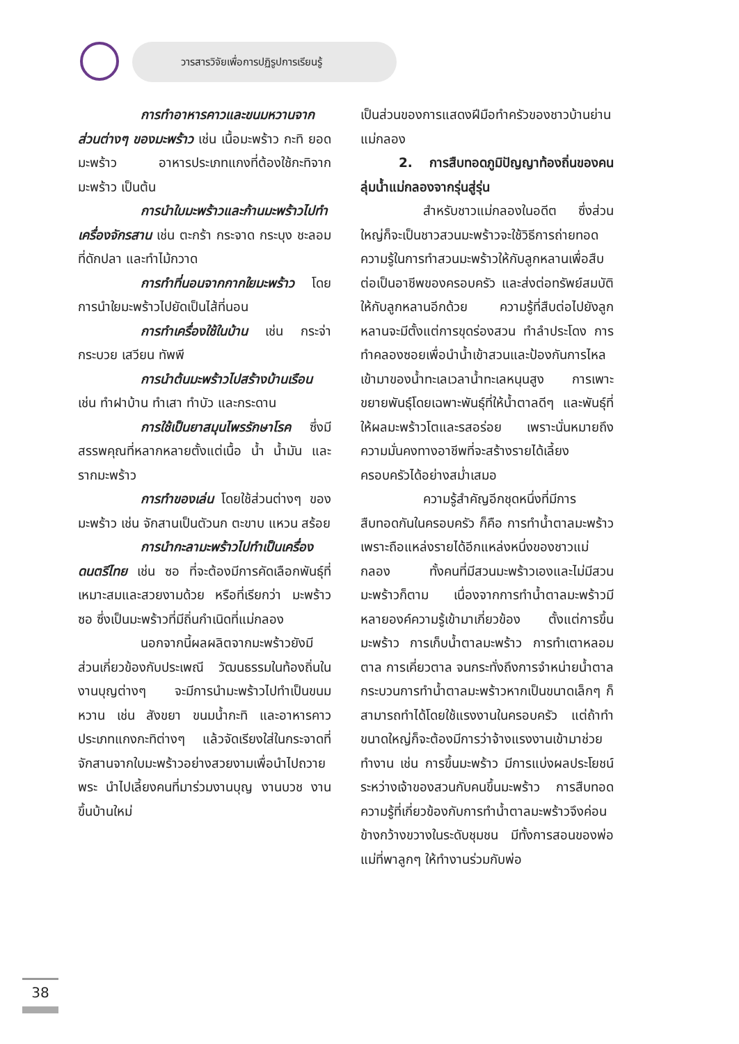วารสารวิจัยเพื่อการปฏิรูปการเรียนรู้
การทำอาหารคาวและขนมหวานจากส่วนต่างๆ ของมะพร้าว เช่น เนื้อมะพร้าว กะทิ ยอดมะพร้าว อาหารประเภทแกงที่ต้องใช้กะทิจากมะพร้าว เป็นต้น
การนำใบมะพร้าวและก้านมะพร้าวไปทำเครื่องจักรสาน เช่น ตะกร้า กระจาด กระบุง ชะลอม ที่ดักปลา และทำไม้กวาด
การทำที่นอนจากกากใยมะพร้าว โดยการนำใยมะพร้าวไปยัดเป็นไส้ที่นอน
การทำเครื่องใช้ในบ้าน เช่น กระจ่า กระบวย เสวียน ทัพพี
การนำต้นมะพร้าวไปสร้างบ้านเรือน เช่น ทำฝาบ้าน ทำเสา ทำบัว และกระดาน
การใช้เป็นยาสมุนไพรรักษาโรค ซึ่งมีสรรพคุณที่หลากหลายตั้งแต่เนื้อ น้ำ น้ำมัน และรากมะพร้าว
การทำของเล่น โดยใช้ส่วนต่างๆ ของมะพร้าว เช่น จักสานเป็นตัวนก ตะขาบ แหวน สร้อย
การนำกะลามะพร้าวไปทำเป็นเครื่องดนตรีไทย เช่น ซอ ที่จะต้องมีการคัดเลือกพันธุ์ที่เหมาะสมและสวยงามด้วย หรือที่เรียกว่า มะพร้าวซอ ซึ่งเป็นมะพร้าวที่มีถิ่นกำเนิดที่แม่กลอง
นอกจากนี้ผลผลิตจากมะพร้าวยังมีส่วนเกี่ยวข้องกับประเพณี วัฒนธรรมในท้องถิ่นในงานบุญต่างๆ จะมีการนำมะพร้าวไปทำเป็นขนมหวาน เช่น สังขยา ขนมน้ำกะทิ และอาหารคาวประเภทแกงกะทิต่างๆ แล้วจัดเรียงใส่ในกระจาดที่จักสานจากใบมะพร้าวอย่างสวยงามเพื่อนำไปถวายพระ นำไปเลี้ยงคนที่มาร่วมงานบุญ งานบวช งานขึ้นบ้านใหม่
เป็นส่วนของการแสดงฝีมือทำครัวของชาวบ้านย่านแม่กลอง
2. การสืบทอดภูมิปัญญาท้องถิ่นของคนลุ่มน้ำแม่กลองจากรุ่นสู่รุ่น
สำหรับชาวแม่กลองในอดีต ซึ่งส่วนใหญ่ก็จะเป็นชาวสวนมะพร้าวจะใช้วิธีการถ่ายทอดความรู้ในการทำสวนมะพร้าวให้กับลูกหลานเพื่อสืบต่อเป็นอาชีพของครอบครัว และส่งต่อทรัพย์สมบัติให้กับลูกหลานอีกด้วย ความรู้ที่สืบต่อไปยังลูกหลานจะมีตั้งแต่การขุดร่องสวน ทำลำประโดง การทำคลองซอยเพื่อนำน้ำเข้าสวนและป้องกันการไหลเข้ามาของน้ำทะเลเวลาน้ำทะเลหนุนสูง การเพาะขยายพันธุ์โดยเฉพาะพันธุ์ที่ให้น้ำตาลดีๆ และพันธุ์ที่ให้ผลมะพร้าวโตและรสอร่อย เพราะนั่นหมายถึงความมั่นคงทางอาชีพที่จะสร้างรายได้เลี้ยงครอบครัวได้อย่างสม่ำเสมอ
ความรู้สำคัญอีกชุดหนึ่งที่มีการสืบทอดกันในครอบครัว ก็คือ การทำน้ำตาลมะพร้าว เพราะถือแหล่งรายได้อีกแหล่งหนึ่งของชาวแม่กลอง ทั้งคนที่มีสวนมะพร้าวเองและไม่มีสวนมะพร้าวก็ตาม เนื่องจากการทำน้ำตาลมะพร้าวมีหลายองค์ความรู้เข้ามาเกี่ยวข้อง ตั้งแต่การขึ้นมะพร้าว การเก็บน้ำตาลมะพร้าว การทำเตาหลอมตาล การเคี่ยวตาล จนกระทั่งถึงการจำหน่ายน้ำตาล กระบวนการทำน้ำตาลมะพร้าวหากเป็นขนาดเล็กๆ ก็สามารถทำได้โดยใช้แรงงานในครอบครัว แต่ถ้าทำขนาดใหญ่ก็จะต้องมีการว่าจ้างแรงงานเข้ามาช่วยทำงาน เช่น การขึ้นมะพร้าว มีการแบ่งผลประโยชน์ระหว่างเจ้าของสวนกับคนขึ้นมะพร้าว การสืบทอดความรู้ที่เกี่ยวข้องกับการทำน้ำตาลมะพร้าวจึงค่อนข้างกว้างขวางในระดับชุมชน มีทั้งการสอนของพ่อแม่ที่พาลูกๆ ให้ทำงานร่วมกับพ่อ
38